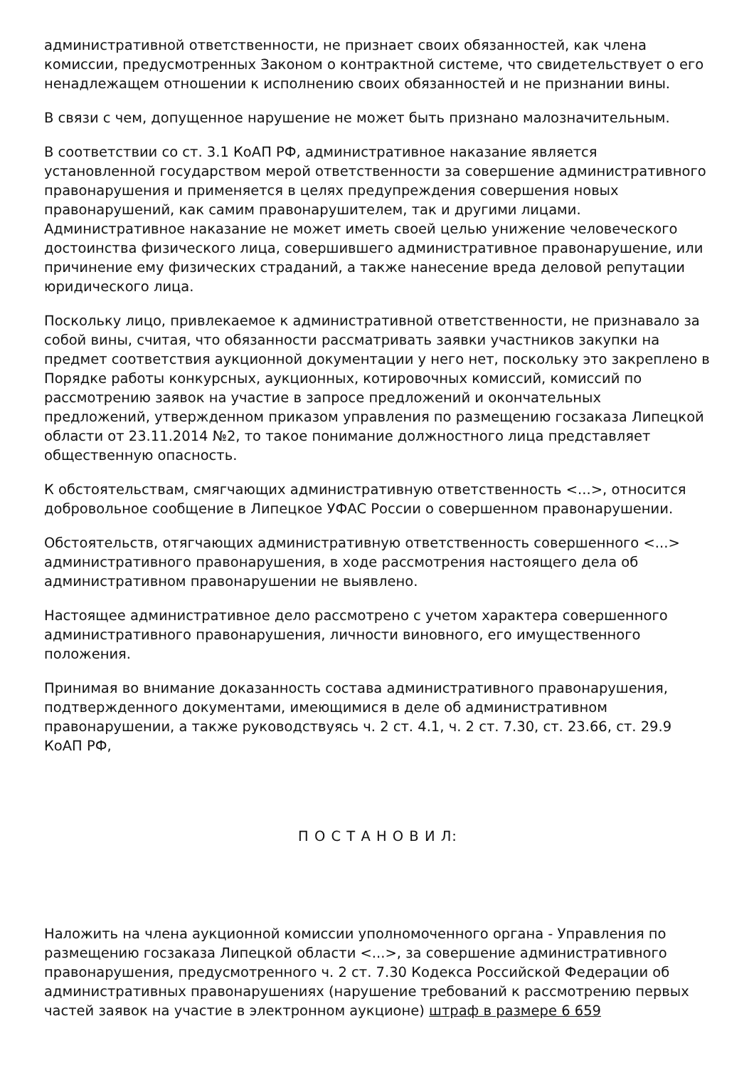административной ответственности, не признает своих обязанностей, как члена комиссии, предусмотренных Законом о контрактной системе, что свидетельствует о его ненадлежащем отношении к исполнению своих обязанностей и не признании вины.
В связи с чем, допущенное нарушение не может быть признано малозначительным.
В соответствии со ст. 3.1 КоАП РФ, административное наказание является установленной государством мерой ответственности за совершение административного правонарушения и применяется в целях предупреждения совершения новых правонарушений, как самим правонарушителем, так и другими лицами. Административное наказание не может иметь своей целью унижение человеческого достоинства физического лица, совершившего административное правонарушение, или причинение ему физических страданий, а также нанесение вреда деловой репутации юридического лица.
Поскольку лицо, привлекаемое к административной ответственности, не признавало за собой вины, считая, что обязанности рассматривать заявки участников закупки на предмет соответствия аукционной документации у него нет, поскольку это закреплено в Порядке работы конкурсных, аукционных, котировочных комиссий, комиссий по рассмотрению заявок на участие в запросе предложений и окончательных предложений, утвержденном приказом управления по размещению госзаказа Липецкой области от 23.11.2014 №2, то такое понимание должностного лица представляет общественную опасность.
К обстоятельствам, смягчающих административную ответственность <...>, относится добровольное сообщение в Липецкое УФАС России о совершенном правонарушении.
Обстоятельств, отягчающих административную ответственность совершенного <...> административного правонарушения, в ходе рассмотрения настоящего дела об административном правонарушении не выявлено.
Настоящее административное дело рассмотрено с учетом характера совершенного административного правонарушения, личности виновного, его имущественного положения.
Принимая во внимание доказанность состава административного правонарушения, подтвержденного документами, имеющимися в деле об административном правонарушении, а также руководствуясь ч. 2 ст. 4.1, ч. 2 ст. 7.30, ст. 23.66, ст. 29.9 КоАП РФ,
П О С Т А Н О В И Л:
Наложить на члена аукционной комиссии уполномоченного органа - Управления по размещению госзаказа Липецкой области <...>, за совершение административного правонарушения, предусмотренного ч. 2 ст. 7.30 Кодекса Российской Федерации об административных правонарушениях (нарушение требований к рассмотрению первых частей заявок на участие в электронном аукционе) штраф в размере 6 659